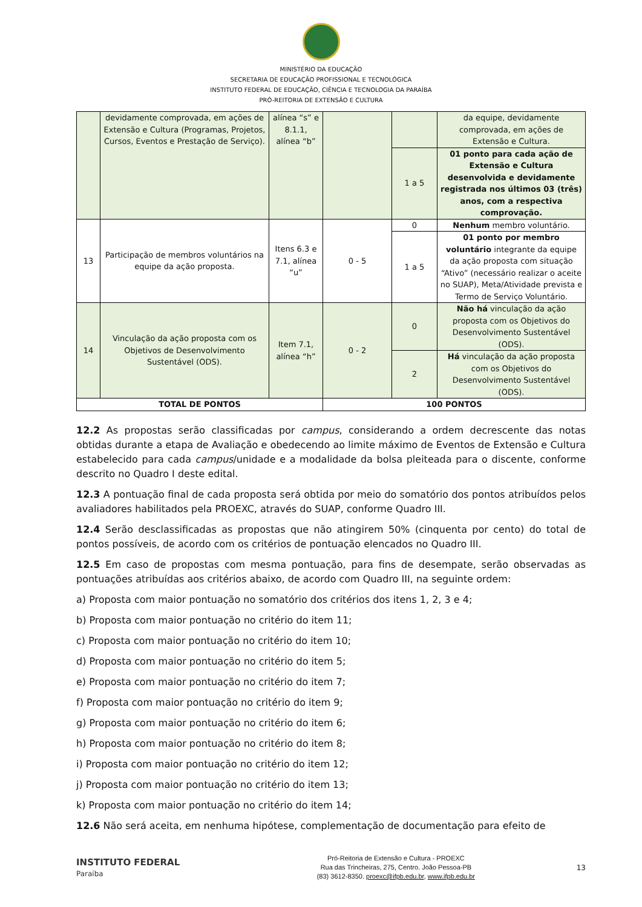MINISTÉRIO DA EDUCAÇÃO
SECRETARIA DE EDUCAÇÃO PROFISSIONAL E TECNOLÓGICA
INSTITUTO FEDERAL DE EDUCAÇÃO, CIÊNCIA E TECNOLOGIA DA PARAÍBA
PRÓ-REITORIA DE EXTENSÃO E CULTURA
| | devidamente comprovada, em ações de Extensão e Cultura (Programas, Projetos, Cursos, Eventos e Prestação de Serviço). | alínea “s” e 8.1.1, alínea “b” | | | da equipe, devidamente comprovada, em ações de Extensão e Cultura. |
| | | | | 1 a 5 | 01 ponto para cada ação de Extensão e Cultura desenvolvida e devidamente registrada nos últimos 03 (três) anos, com a respectiva comprovação. |
| 13 | Participação de membros voluntários na equipe da ação proposta. | Itens 6.3 e 7.1, alínea “u” | 0 - 5 | 0 | Nenhum membro voluntário. |
| | | | | 1 a 5 | 01 ponto por membro voluntário integrante da equipe da ação proposta com situação “Ativo” (necessário realizar o aceite no SUAP), Meta/Atividade prevista e Termo de Serviço Voluntário. |
| 14 | Vinculação da ação proposta com os Objetivos de Desenvolvimento Sustentável (ODS). | Item 7.1, alínea “h” | 0 - 2 | 0 | Não há vinculação da ação proposta com os Objetivos do Desenvolvimento Sustentável (ODS). |
| | | | | 2 | Há vinculação da ação proposta com os Objetivos do Desenvolvimento Sustentável (ODS). |
| TOTAL DE PONTOS | | | 100 PONTOS | | |
12.2 As propostas serão classificadas por campus, considerando a ordem decrescente das notas obtidas durante a etapa de Avaliação e obedecendo ao limite máximo de Eventos de Extensão e Cultura estabelecido para cada campus/unidade e a modalidade da bolsa pleiteada para o discente, conforme descrito no Quadro I deste edital.
12.3 A pontuação final de cada proposta será obtida por meio do somatório dos pontos atribuídos pelos avaliadores habilitados pela PROEXC, através do SUAP, conforme Quadro III.
12.4 Serão desclassificadas as propostas que não atingirem 50% (cinquenta por cento) do total de pontos possíveis, de acordo com os critérios de pontuação elencados no Quadro III.
12.5 Em caso de propostas com mesma pontuação, para fins de desempate, serão observadas as pontuações atribuídas aos critérios abaixo, de acordo com Quadro III, na seguinte ordem:
a) Proposta com maior pontuação no somatório dos critérios dos itens 1, 2, 3 e 4;
b) Proposta com maior pontuação no critério do item 11;
c) Proposta com maior pontuação no critério do item 10;
d) Proposta com maior pontuação no critério do item 5;
e) Proposta com maior pontuação no critério do item 7;
f) Proposta com maior pontuação no critério do item 9;
g) Proposta com maior pontuação no critério do item 6;
h) Proposta com maior pontuação no critério do item 8;
i) Proposta com maior pontuação no critério do item 12;
j) Proposta com maior pontuação no critério do item 13;
k) Proposta com maior pontuação no critério do item 14;
12.6 Não será aceita, em nenhuma hipótese, complementação de documentação para efeito de
INSTITUTO FEDERAL
Paraíba
Pró-Reitoria de Extensão e Cultura - PROEXC
Rua das Trincheiras, 275, Centro. João Pessoa-PB
(83) 3612-8350. proexc@ifpb.edu.br, www.ifpb.edu.br
13